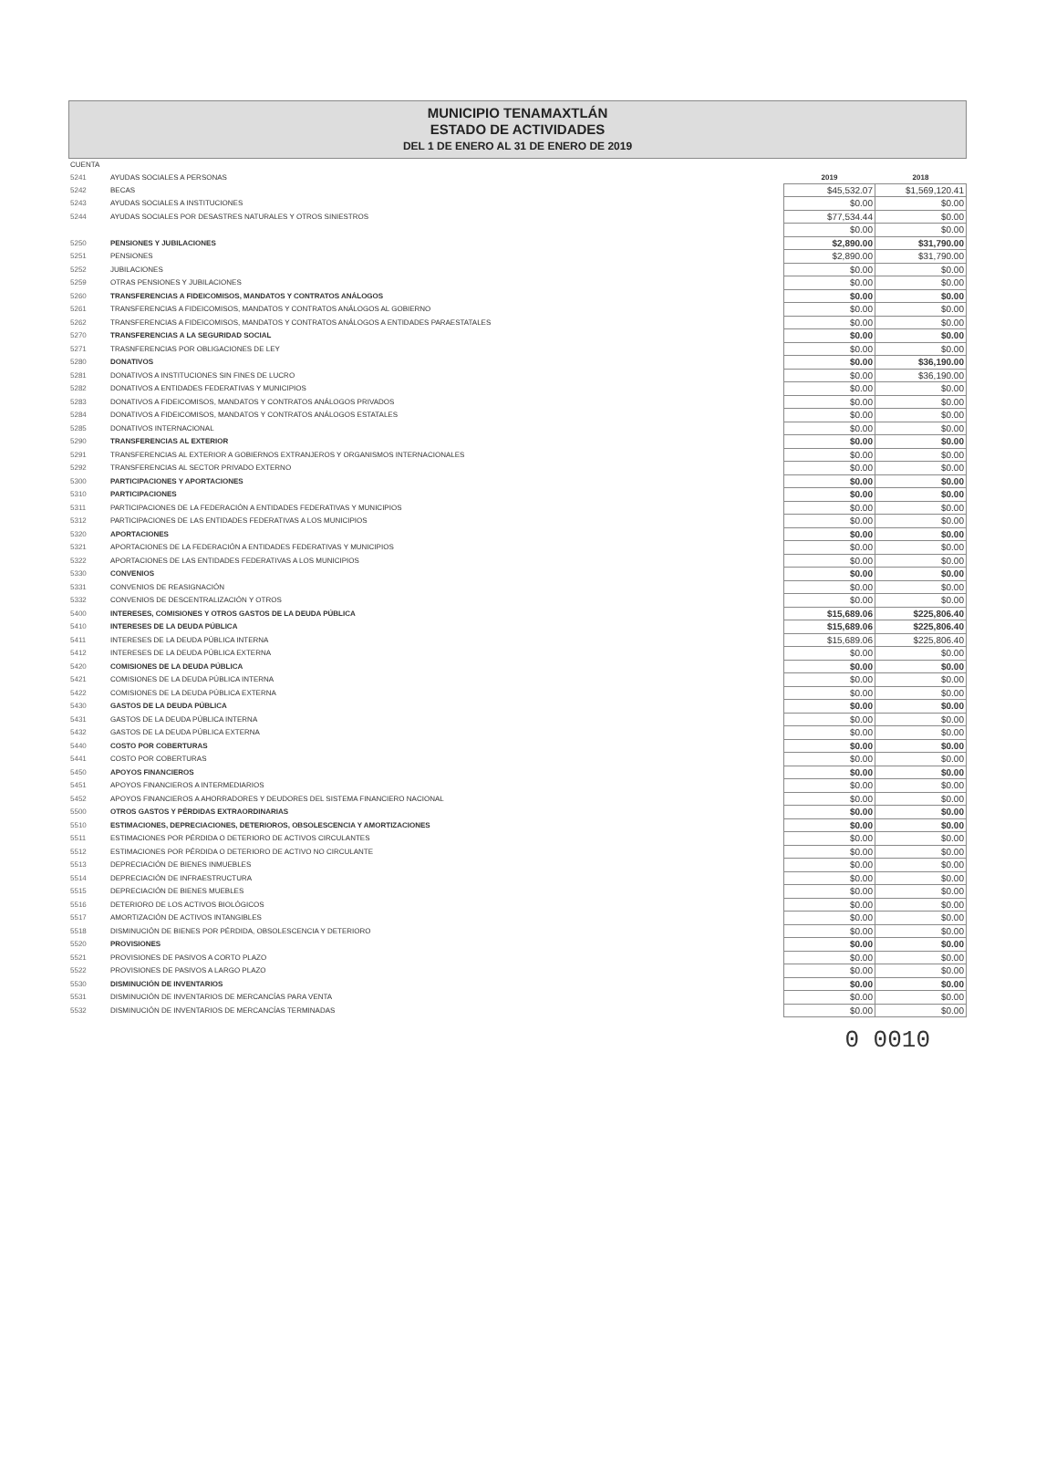MUNICIPIO TENAMAXTLÁN
ESTADO DE ACTIVIDADES
DEL 1 DE ENERO AL 31 DE ENERO DE 2019
| CUENTA | | | |
| 5241 | AYUDAS SOCIALES A PERSONAS | 2019 | 2018 |
| 5242 | BECAS | $45,532.07 | $1,569,120.41 |
| 5243 | AYUDAS SOCIALES A INSTITUCIONES | $0.00 | $0.00 |
| 5244 | AYUDAS SOCIALES POR DESASTRES NATURALES Y OTROS SINIESTROS | $77,534.44 | $0.00 |
| | | $0.00 | $0.00 |
| 5250 | PENSIONES Y JUBILACIONES | $2,890.00 | $31,790.00 |
| 5251 | PENSIONES | $2,890.00 | $31,790.00 |
| 5252 | JUBILACIONES | $0.00 | $0.00 |
| 5259 | OTRAS PENSIONES Y JUBILACIONES | $0.00 | $0.00 |
| 5260 | TRANSFERENCIAS A FIDEICOMISOS, MANDATOS Y CONTRATOS ANÁLOGOS | $0.00 | $0.00 |
| 5261 | TRANSFERENCIAS A FIDEICOMISOS, MANDATOS Y CONTRATOS ANÁLOGOS AL GOBIERNO | $0.00 | $0.00 |
| 5262 | TRANSFERENCIAS A FIDEICOMISOS, MANDATOS Y CONTRATOS ANÁLOGOS A ENTIDADES PARAESTATALES | $0.00 | $0.00 |
| 5270 | TRANSFERENCIAS A LA SEGURIDAD SOCIAL | $0.00 | $0.00 |
| 5271 | TRASNFERENCIAS POR OBLIGACIONES DE LEY | $0.00 | $0.00 |
| 5280 | DONATIVOS | $0.00 | $36,190.00 |
| 5281 | DONATIVOS A INSTITUCIONES SIN FINES DE LUCRO | $0.00 | $36,190.00 |
| 5282 | DONATIVOS A ENTIDADES FEDERATIVAS Y MUNICIPIOS | $0.00 | $0.00 |
| 5283 | DONATIVOS A FIDEICOMISOS, MANDATOS Y CONTRATOS ANÁLOGOS PRIVADOS | $0.00 | $0.00 |
| 5284 | DONATIVOS A FIDEICOMISOS, MANDATOS Y CONTRATOS ANÁLOGOS ESTATALES | $0.00 | $0.00 |
| 5285 | DONATIVOS INTERNACIONAL | $0.00 | $0.00 |
| 5290 | TRANSFERENCIAS AL EXTERIOR | $0.00 | $0.00 |
| 5291 | TRANSFERENCIAS AL EXTERIOR A GOBIERNOS EXTRANJEROS Y ORGANISMOS INTERNACIONALES | $0.00 | $0.00 |
| 5292 | TRANSFERENCIAS AL SECTOR PRIVADO EXTERNO | $0.00 | $0.00 |
| 5300 | PARTICIPACIONES Y APORTACIONES | $0.00 | $0.00 |
| 5310 | PARTICIPACIONES | $0.00 | $0.00 |
| 5311 | PARTICIPACIONES DE LA FEDERACIÓN A ENTIDADES FEDERATIVAS Y MUNICIPIOS | $0.00 | $0.00 |
| 5312 | PARTICIPACIONES DE LAS ENTIDADES FEDERATIVAS A LOS MUNICIPIOS | $0.00 | $0.00 |
| 5320 | APORTACIONES | $0.00 | $0.00 |
| 5321 | APORTACIONES DE LA FEDERACIÓN A ENTIDADES FEDERATIVAS Y MUNICIPIOS | $0.00 | $0.00 |
| 5322 | APORTACIONES DE LAS ENTIDADES FEDERATIVAS A LOS MUNICIPIOS | $0.00 | $0.00 |
| 5330 | CONVENIOS | $0.00 | $0.00 |
| 5331 | CONVENIOS DE REASIGNACIÓN | $0.00 | $0.00 |
| 5332 | CONVENIOS DE DESCENTRALIZACIÓN Y OTROS | $0.00 | $0.00 |
| 5400 | INTERESES, COMISIONES Y OTROS GASTOS DE LA DEUDA PÚBLICA | $15,689.06 | $225,806.40 |
| 5410 | INTERESES DE LA DEUDA PÚBLICA | $15,689.06 | $225,806.40 |
| 5411 | INTERESES DE LA DEUDA PÚBLICA INTERNA | $15,689.06 | $225,806.40 |
| 5412 | INTERESES DE LA DEUDA PÚBLICA EXTERNA | $0.00 | $0.00 |
| 5420 | COMISIONES DE LA DEUDA PÚBLICA | $0.00 | $0.00 |
| 5421 | COMISIONES DE LA DEUDA PÚBLICA INTERNA | $0.00 | $0.00 |
| 5422 | COMISIONES DE LA DEUDA PÚBLICA EXTERNA | $0.00 | $0.00 |
| 5430 | GASTOS DE LA DEUDA PÚBLICA | $0.00 | $0.00 |
| 5431 | GASTOS DE LA DEUDA PÚBLICA INTERNA | $0.00 | $0.00 |
| 5432 | GASTOS DE LA DEUDA PÚBLICA EXTERNA | $0.00 | $0.00 |
| 5440 | COSTO POR COBERTURAS | $0.00 | $0.00 |
| 5441 | COSTO POR COBERTURAS | $0.00 | $0.00 |
| 5450 | APOYOS FINANCIEROS | $0.00 | $0.00 |
| 5451 | APOYOS FINANCIEROS A INTERMEDIARIOS | $0.00 | $0.00 |
| 5452 | APOYOS FINANCIEROS A AHORRADORES Y DEUDORES DEL SISTEMA FINANCIERO NACIONAL | $0.00 | $0.00 |
| 5500 | OTROS GASTOS Y PÉRDIDAS EXTRAORDINARIAS | $0.00 | $0.00 |
| 5510 | ESTIMACIONES, DEPRECIACIONES, DETERIOROS, OBSOLESCENCIA Y AMORTIZACIONES | $0.00 | $0.00 |
| 5511 | ESTIMACIONES POR PÉRDIDA O DETERIORO DE ACTIVOS CIRCULANTES | $0.00 | $0.00 |
| 5512 | ESTIMACIONES POR PÉRDIDA O DETERIORO DE ACTIVO NO CIRCULANTE | $0.00 | $0.00 |
| 5513 | DEPRECIACIÓN DE BIENES INMUEBLES | $0.00 | $0.00 |
| 5514 | DEPRECIACIÓN DE INFRAESTRUCTURA | $0.00 | $0.00 |
| 5515 | DEPRECIACIÓN DE BIENES MUEBLES | $0.00 | $0.00 |
| 5516 | DETERIORO DE LOS ACTIVOS BIOLÓGICOS | $0.00 | $0.00 |
| 5517 | AMORTIZACIÓN DE ACTIVOS INTANGIBLES | $0.00 | $0.00 |
| 5518 | DISMINUCIÓN DE BIENES POR PÉRDIDA, OBSOLESCENCIA Y DETERIORO | $0.00 | $0.00 |
| 5520 | PROVISIONES | $0.00 | $0.00 |
| 5521 | PROVISIONES DE PASIVOS A CORTO PLAZO | $0.00 | $0.00 |
| 5522 | PROVISIONES DE PASIVOS A LARGO PLAZO | $0.00 | $0.00 |
| 5530 | DISMINUCIÓN DE INVENTARIOS | $0.00 | $0.00 |
| 5531 | DISMINUCIÓN DE INVENTARIOS DE MERCANCÍAS PARA VENTA | $0.00 | $0.00 |
| 5532 | DISMINUCIÓN DE INVENTARIOS DE MERCANCÍAS TERMINADAS | $0.00 | $0.00 |
0 0010